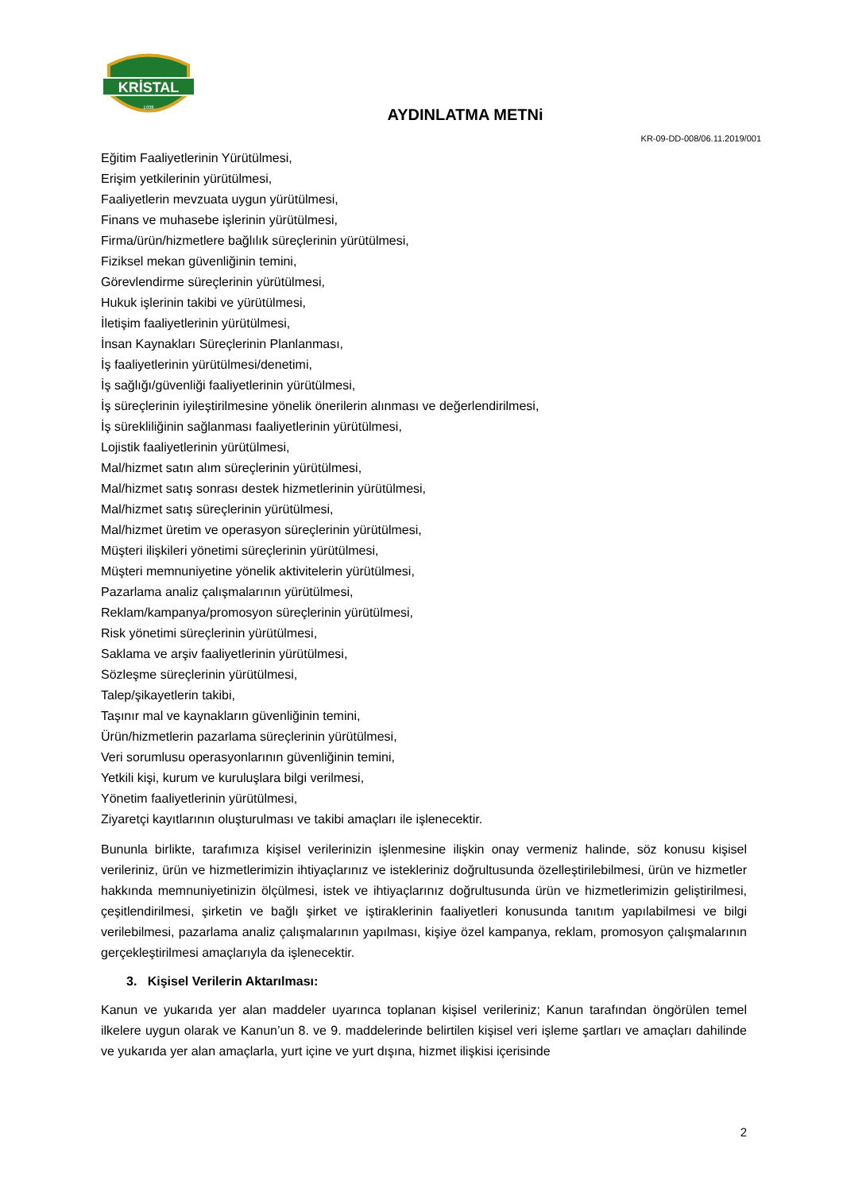KRİSTAL
1938
AYDINLATMA METNi
KR-09-DD-008/06.11.2019/001
Eğitim Faaliyetlerinin Yürütülmesi,
Erişim yetkilerinin yürütülmesi,
Faaliyetlerin mevzuata uygun yürütülmesi,
Finans ve muhasebe işlerinin yürütülmesi,
Firma/ürün/hizmetlere bağlılık süreçlerinin yürütülmesi,
Fiziksel mekan güvenliğinin temini,
Görevlendirme süreçlerinin yürütülmesi,
Hukuk işlerinin takibi ve yürütülmesi,
İletişim faaliyetlerinin yürütülmesi,
İnsan Kaynakları Süreçlerinin Planlanması,
İş faaliyetlerinin yürütülmesi/denetimi,
İş sağlığı/güvenliği faaliyetlerinin yürütülmesi,
İş süreçlerinin iyileştirilmesine yönelik önerilerin alınması ve değerlendirilmesi,
İş sürekliliğinin sağlanması faaliyetlerinin yürütülmesi,
Lojistik faaliyetlerinin yürütülmesi,
Mal/hizmet satın alım süreçlerinin yürütülmesi,
Mal/hizmet satış sonrası destek hizmetlerinin yürütülmesi,
Mal/hizmet satış süreçlerinin yürütülmesi,
Mal/hizmet üretim ve operasyon süreçlerinin yürütülmesi,
Müşteri ilişkileri yönetimi süreçlerinin yürütülmesi,
Müşteri memnuniyetine yönelik aktivitelerin yürütülmesi,
Pazarlama analiz çalışmalarının yürütülmesi,
Reklam/kampanya/promosyon süreçlerinin yürütülmesi,
Risk yönetimi süreçlerinin yürütülmesi,
Saklama ve arşiv faaliyetlerinin yürütülmesi,
Sözleşme süreçlerinin yürütülmesi,
Talep/şikayetlerin takibi,
Taşınır mal ve kaynakların güvenliğinin temini,
Ürün/hizmetlerin pazarlama süreçlerinin yürütülmesi,
Veri sorumlusu operasyonlarının güvenliğinin temini,
Yetkili kişi, kurum ve kuruluşlara bilgi verilmesi,
Yönetim faaliyetlerinin yürütülmesi,
Ziyaretçi kayıtlarının oluşturulması ve takibi amaçları ile işlenecektir.
Bununla birlikte, tarafımıza kişisel verilerinizin işlenmesine ilişkin onay vermeniz halinde, söz konusu kişisel verileriniz, ürün ve hizmetlerimizin ihtiyaçlarınız ve istekleriniz doğrultusunda özelleştirilebilmesi, ürün ve hizmetler hakkında memnuniyetinizin ölçülmesi, istek ve ihtiyaçlarınız doğrultusunda ürün ve hizmetlerimizin geliştirilmesi, çeşitlendirilmesi, şirketin ve bağlı şirket ve iştiraklerinin faaliyetleri konusunda tanıtım yapılabilmesi ve bilgi verilebilmesi, pazarlama analiz çalışmalarının yapılması, kişiye özel kampanya, reklam, promosyon çalışmalarının gerçekleştirilmesi amaçlarıyla da işlenecektir.
3. Kişisel Verilerin Aktarılması:
Kanun ve yukarıda yer alan maddeler uyarınca toplanan kişisel verileriniz; Kanun tarafından öngörülen temel ilkelere uygun olarak ve Kanun’un 8. ve 9. maddelerinde belirtilen kişisel veri işleme şartları ve amaçları dahilinde ve yukarıda yer alan amaçlarla, yurt içine ve yurt dışına, hizmet ilişkisi içerisinde
2